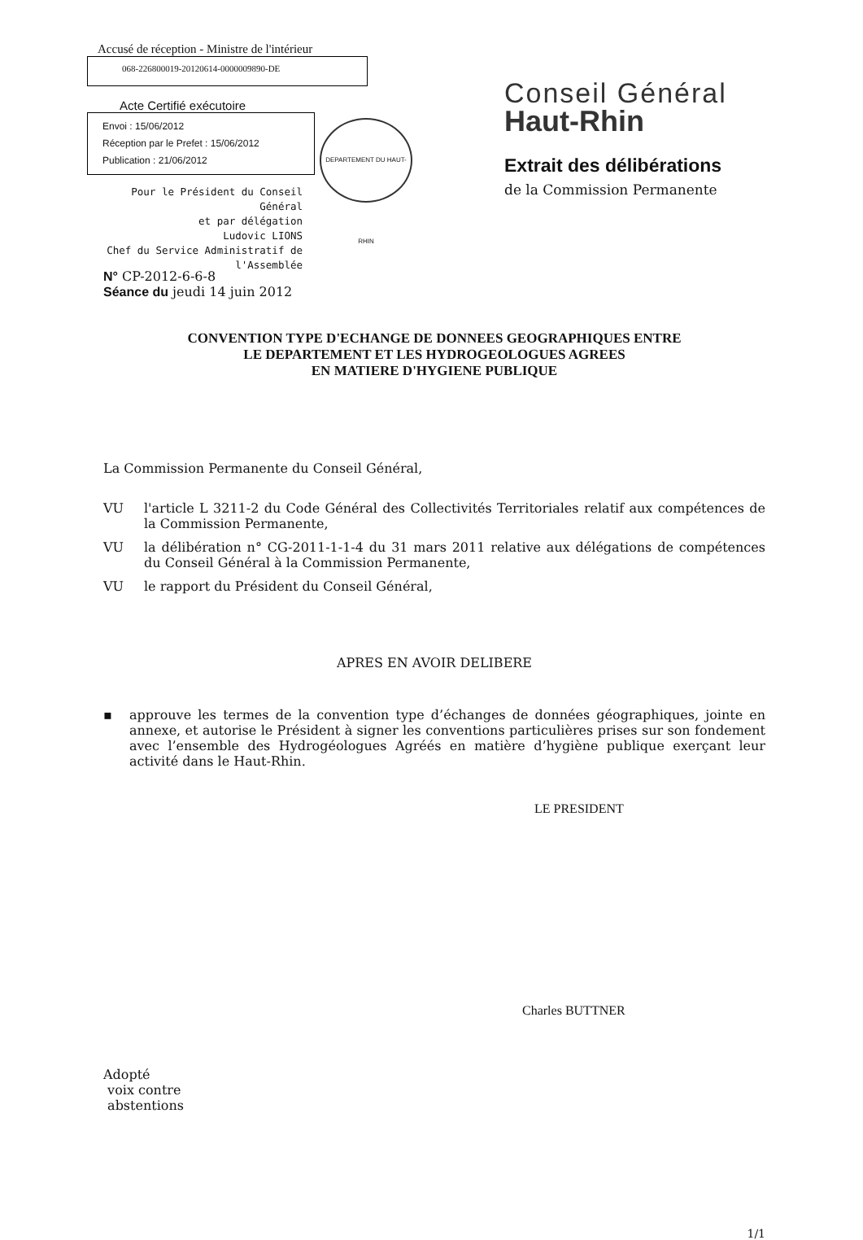Accusé de réception - Ministre de l'intérieur
068-226800019-20120614-0000009890-DE
Acte Certifié exécutoire
Envoi : 15/06/2012
Réception par le Prefet : 15/06/2012
Publication : 21/06/2012
Pour le Président du Conseil Général
et par délégation
Ludovic LIONS
Chef du Service Administratif de
l'Assemblée
DEPARTEMENT DU HAUT-RHIN
Conseil Général
Haut-Rhin
Extrait des délibérations
de la Commission Permanente
N° CP-2012-6-6-8
Séance du jeudi 14 juin 2012
CONVENTION TYPE D'ECHANGE DE DONNEES GEOGRAPHIQUES ENTRE
LE DEPARTEMENT ET LES HYDROGEOLOGUES AGREES
EN MATIERE D'HYGIENE PUBLIQUE
La Commission Permanente du Conseil Général,
VU l'article L 3211-2 du Code Général des Collectivités Territoriales relatif aux compétences de la Commission Permanente,
VU la délibération n° CG-2011-1-1-4 du 31 mars 2011 relative aux délégations de compétences du Conseil Général à la Commission Permanente,
VU le rapport du Président du Conseil Général,
APRES EN AVOIR DELIBERE
▪ approuve les termes de la convention type d’échanges de données géographiques, jointe en annexe, et autorise le Président à signer les conventions particulières prises sur son fondement avec l’ensemble des Hydrogéologues Agréés en matière d’hygiène publique exerçant leur activité dans le Haut-Rhin.
LE PRESIDENT
Charles BUTTNER
Adopté
voix contre
abstentions
1/1